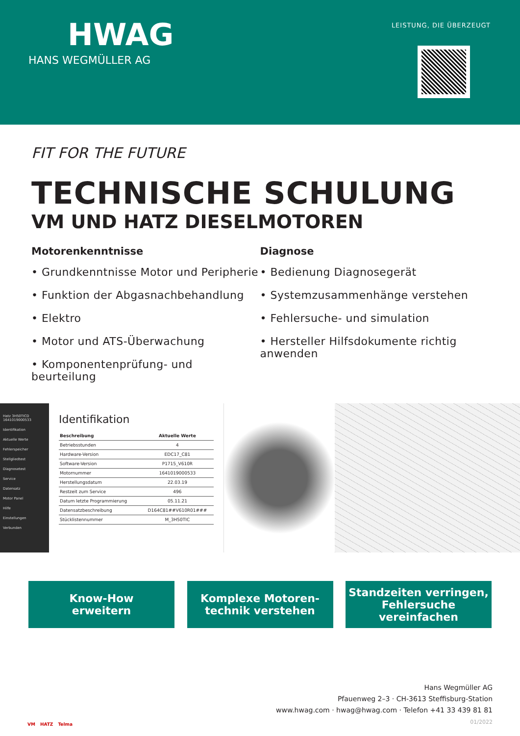HWAG
HANS WEGMÜLLER AG
LEISTUNG, DIE ÜBERZEUGT
FIT FOR THE FUTURE
TECHNISCHE SCHULUNG
VM UND HATZ DIESELMOTOREN
Motorenkenntnisse
• Grundkenntnisse Motor und Peripherie
• Funktion der Abgasnachbehandlung
• Elektro
• Motor und ATS-Überwachung
• Komponentenprüfung- und beurteilung
Diagnose
• Bedienung Diagnosegerät
• Systemzusammenhänge verstehen
• Fehlersuche- und simulation
• Hersteller Hilfsdokumente richtig anwenden
Hatz 3H50TICD 1641019000533
Identifikation
Aktuelle Werte
Fehlerspeicher
Stellgliedtest
Diagnosetest
Service
Datensatz
Motor Panel
Hilfe
Einstellungen
Verbunden
Identifikation
| Beschreibung | Aktuelle Werte |
| --- | --- |
| Betriebsstunden | 4 |
| Hardware-Version | EDC17_C81 |
| Software-Version | P1715_V610R |
| Motornummer | 1641019000533 |
| Herstellungsdatum | 22.03.19 |
| Restzeit zum Service | 496 |
| Datum letzte Programmierung | 05.11.21 |
| Datensatzbeschreibung | D164C81##V610R01### |
| Stücklistennummer | M_3H50TIC |
Know-How
erweitern
Komplexe Motoren-
technik verstehen
Standzeiten verringen,
Fehlersuche vereinfachen
VM HATZ Telma
Hans Wegmüller AG
Pfauenweg 2–3 · CH-3613 Steffisburg-Station
www.hwag.com · hwag@hwag.com · Telefon +41 33 439 81 81
01/2022